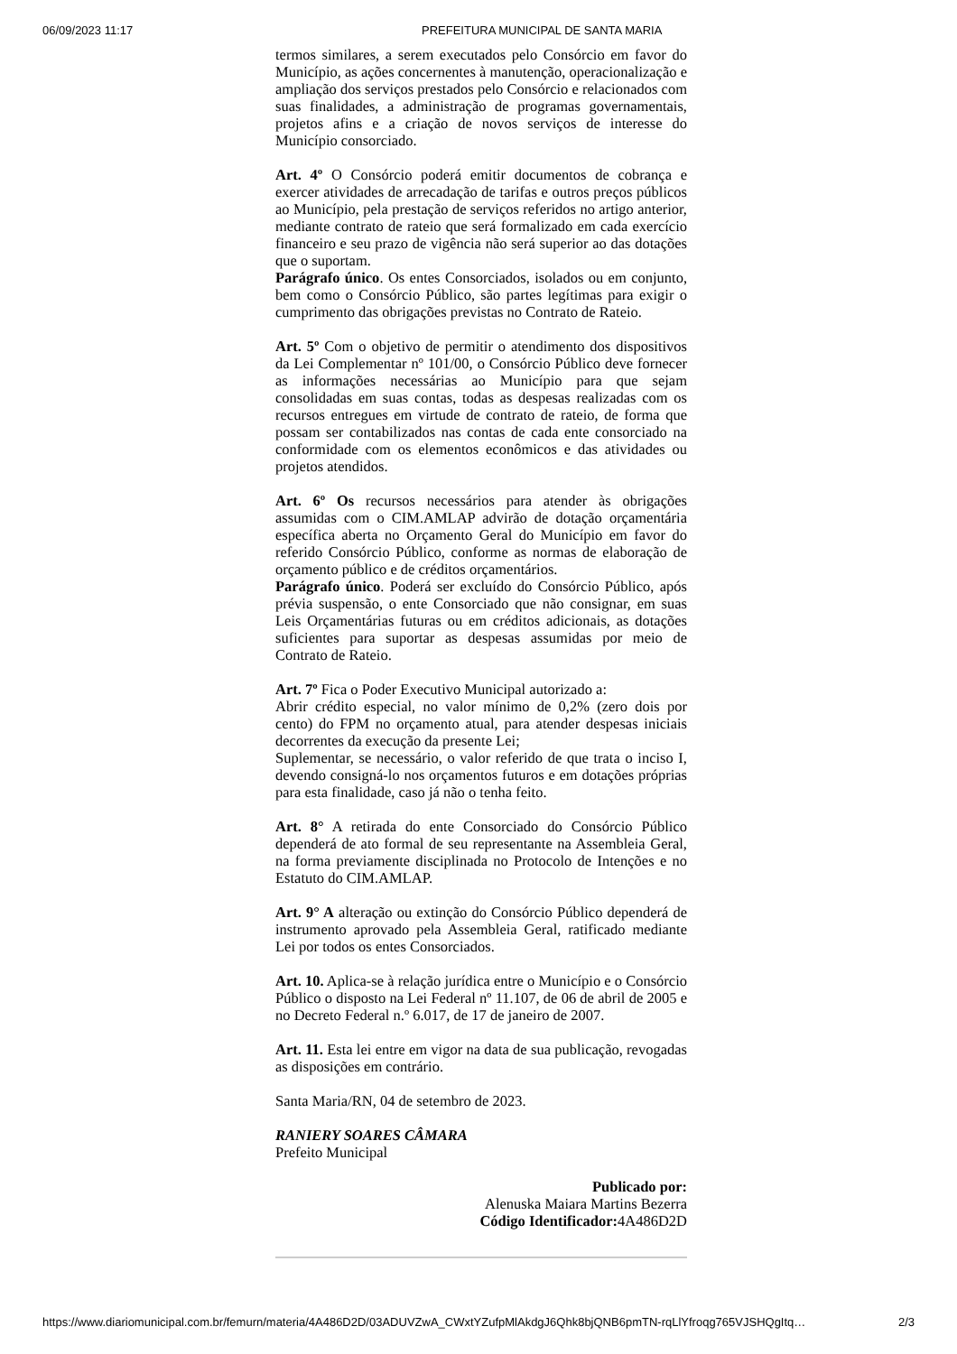06/09/2023 11:17 PREFEITURA MUNICIPAL DE SANTA MARIA
termos similares, a serem executados pelo Consórcio em favor do Município, as ações concernentes à manutenção, operacionalização e ampliação dos serviços prestados pelo Consórcio e relacionados com suas finalidades, a administração de programas governamentais, projetos afins e a criação de novos serviços de interesse do Município consorciado.
Art. 4º O Consórcio poderá emitir documentos de cobrança e exercer atividades de arrecadação de tarifas e outros preços públicos ao Município, pela prestação de serviços referidos no artigo anterior, mediante contrato de rateio que será formalizado em cada exercício financeiro e seu prazo de vigência não será superior ao das dotações que o suportam.
Parágrafo único. Os entes Consorciados, isolados ou em conjunto, bem como o Consórcio Público, são partes legítimas para exigir o cumprimento das obrigações previstas no Contrato de Rateio.
Art. 5º Com o objetivo de permitir o atendimento dos dispositivos da Lei Complementar nº 101/00, o Consórcio Público deve fornecer as informações necessárias ao Município para que sejam consolidadas em suas contas, todas as despesas realizadas com os recursos entregues em virtude de contrato de rateio, de forma que possam ser contabilizados nas contas de cada ente consorciado na conformidade com os elementos econômicos e das atividades ou projetos atendidos.
Art. 6º Os recursos necessários para atender às obrigações assumidas com o CIM.AMLAP advirão de dotação orçamentária específica aberta no Orçamento Geral do Município em favor do referido Consórcio Público, conforme as normas de elaboração de orçamento público e de créditos orçamentários.
Parágrafo único. Poderá ser excluído do Consórcio Público, após prévia suspensão, o ente Consorciado que não consignar, em suas Leis Orçamentárias futuras ou em créditos adicionais, as dotações suficientes para suportar as despesas assumidas por meio de Contrato de Rateio.
Art. 7º Fica o Poder Executivo Municipal autorizado a:
Abrir crédito especial, no valor mínimo de 0,2% (zero dois por cento) do FPM no orçamento atual, para atender despesas iniciais decorrentes da execução da presente Lei;
Suplementar, se necessário, o valor referido de que trata o inciso I, devendo consigná-lo nos orçamentos futuros e em dotações próprias para esta finalidade, caso já não o tenha feito.
Art. 8° A retirada do ente Consorciado do Consórcio Público dependerá de ato formal de seu representante na Assembleia Geral, na forma previamente disciplinada no Protocolo de Intenções e no Estatuto do CIM.AMLAP.
Art. 9° A alteração ou extinção do Consórcio Público dependerá de instrumento aprovado pela Assembleia Geral, ratificado mediante Lei por todos os entes Consorciados.
Art. 10. Aplica-se à relação jurídica entre o Município e o Consórcio Público o disposto na Lei Federal nº 11.107, de 06 de abril de 2005 e no Decreto Federal n.º 6.017, de 17 de janeiro de 2007.
Art. 11. Esta lei entre em vigor na data de sua publicação, revogadas as disposições em contrário.
Santa Maria/RN, 04 de setembro de 2023.
RANIERY SOARES CÂMARA
Prefeito Municipal
Publicado por:
Alenuska Maiara Martins Bezerra
Código Identificador: 4A486D2D
https://www.diariomunicipal.com.br/femurn/materia/4A486D2D/03ADUVZwA_CWxtYZufpMlAkdgJ6Qhk8bjQNB6pmTN-rqLlYfroqg765VJSHQgItq… 2/3